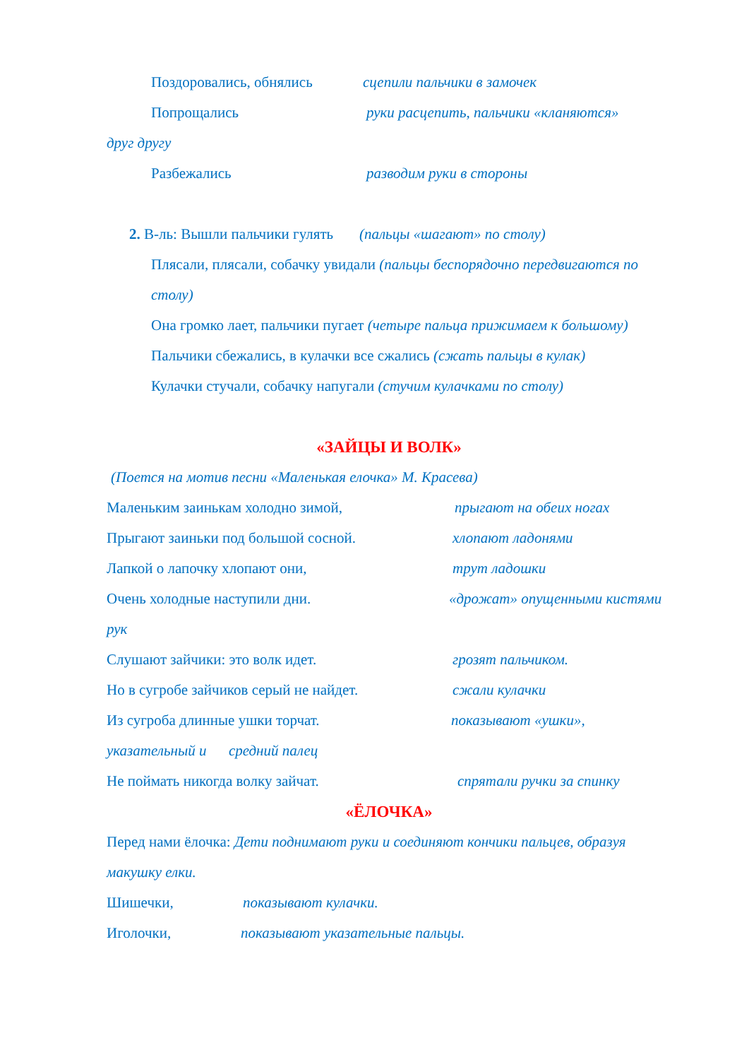Поздоровались, обнялись сцепили пальчики в замочек
Попрощались руки расцепить, пальчики «кланяются»
друг другу
Разбежались разводим руки в стороны
2. В-ль: Вышли пальчики гулять (пальцы «шагают» по столу)
Плясали, плясали, собачку увидали (пальцы беспорядочно передвигаются по столу)
Она громко лает, пальчики пугает (четыре пальца прижимаем к большому)
Пальчики сбежались, в кулачки все сжались (сжать пальцы в кулак)
Кулачки стучали, собачку напугали (стучим кулачками по столу)
«ЗАЙЦЫ И ВОЛК»
(Поется на мотив песни «Маленькая елочка» М. Красева)
Маленьким заинькам холодно зимой, прыгают на обеих ногах
Прыгают заиньки под большой сосной. хлопают ладонями
Лапкой о лапочку хлопают они, трут ладошки
Очень холодные наступили дни. «дрожат» опущенными кистями рук
Слушают зайчики: это волк идет. грозят пальчиком.
Но в сугробе зайчиков серый не найдет. сжали кулачки
Из сугроба длинные ушки торчат. показывают «ушки», указательный и средний палец
Не поймать никогда волку зайчат. спрятали ручки за спинку
«ЁЛОЧКА»
Перед нами ёлочка: Дети поднимают руки и соединяют кончики пальцев, образуя макушку елки.
Шишечки, показывают кулачки.
Иголочки, показывают указательные пальцы.